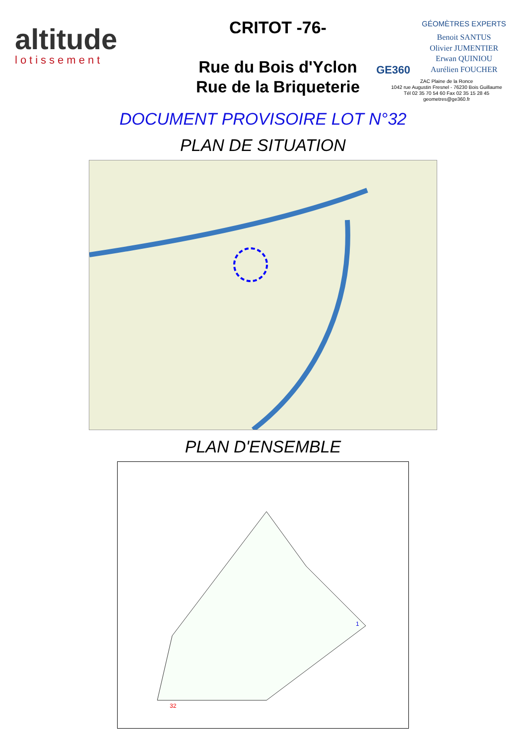altitude
lotissement
CRITOT -76-
Rue du Bois d'Yclon
Rue de la Briqueterie
GE360
GÉOMÈTRES EXPERTS
Benoit SANTUS
Olivier JUMENTIER
Erwan QUINIOU
Aurélien FOUCHER
ZAC Plaine de la Ronce
1042 rue Augustin Fresnel - 76230 Bois Guillaume
Tél 02 35 70 54 60 Fax 02 35 15 28 45
geometres@ge360.fr
DOCUMENT PROVISOIRE LOT N°32
PLAN DE SITUATION
PLAN D'ENSEMBLE
32
1